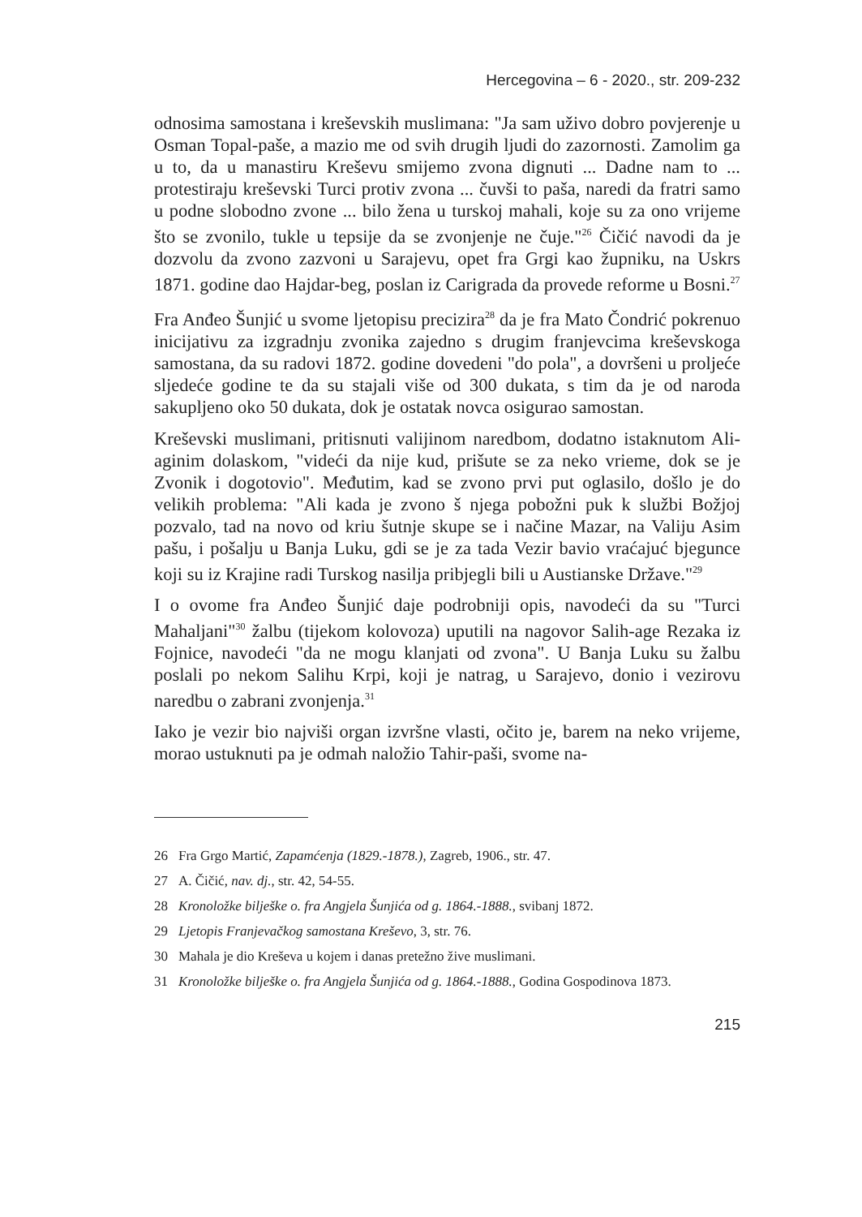Hercegovina – 6 - 2020., str. 209-232
odnosima samostana i kreševskih muslimana: "Ja sam uživo dobro povjerenje u Osman Topal-paše, a mazio me od svih drugih ljudi do zazornosti. Zamolim ga u to, da u manastiru Kreševu smijemo zvona dignuti ... Dadne nam to ... protestiraju kreševski Turci protiv zvona ... čuvši to paša, naredi da fratri samo u podne slobodno zvone ... bilo žena u turskoj mahali, koje su za ono vrijeme što se zvonilo, tukle u tepsije da se zvonjenje ne čuje."<sup>26</sup> Čičić navodi da je dozvolu da zvono zazvoni u Sarajevu, opet fra Grgi kao župniku, na Uskrs 1871. godine dao Hajdar-beg, poslan iz Carigrada da provede reforme u Bosni.<sup>27</sup>
Fra Anđeo Šunjić u svome ljetopisu precizira<sup>28</sup> da je fra Mato Čondrić pokrenuo inicijativu za izgradnju zvonika zajedno s drugim franjevcima kreševskoga samostana, da su radovi 1872. godine dovedeni "do pola", a dovršeni u proljeće sljedeće godine te da su stajali više od 300 dukata, s tim da je od naroda sakupljeno oko 50 dukata, dok je ostatak novca osigurao samostan.
Kreševski muslimani, pritisnuti valijinom naredbom, dodatno istaknutom Ali-aginim dolaskom, "videći da nije kud, prišute se za neko vrieme, dok se je Zvonik i dogotovio". Međutim, kad se zvono prvi put oglasilo, došlo je do velikih problema: "Ali kada je zvono š njega pobožni puk k službi Božjoj pozvalo, tad na novo od kriu šutnje skupe se i načine Mazar, na Valiju Asim pašu, i pošalju u Banja Luku, gdi se je za tada Vezir bavio vraćajuć bjegunce koji su iz Krajine radi Turskog nasilja pribjegli bili u Austianske Države."<sup>29</sup>
I o ovome fra Anđeo Šunjić daje podrobniji opis, navodeći da su "Turci Mahaljani"<sup>30</sup> žalbu (tijekom kolovoza) uputili na nagovor Salih-age Rezaka iz Fojnice, navodeći "da ne mogu klanjati od zvona". U Banja Luku su žalbu poslali po nekom Salihu Krpi, koji je natrag, u Sarajevo, donio i vezirovu naredbu o zabrani zvonjenja.<sup>31</sup>
Iako je vezir bio najviši organ izvršne vlasti, očito je, barem na neko vrijeme, morao ustuknuti pa je odmah naložio Tahir-paši, svome na-
26 Fra Grgo Martić, Zapamćenja (1829.-1878.), Zagreb, 1906., str. 47.
27 A. Čičić, nav. dj., str. 42, 54-55.
28 Kronoložke bilješke o. fra Angjela Šunjića od g. 1864.-1888., svibanj 1872.
29 Ljetopis Franjevačkog samostana Kreševo, 3, str. 76.
30 Mahala je dio Kreševa u kojem i danas pretežno žive muslimani.
31 Kronoložke bilješke o. fra Angjela Šunjića od g. 1864.-1888., Godina Gospodinova 1873.
215